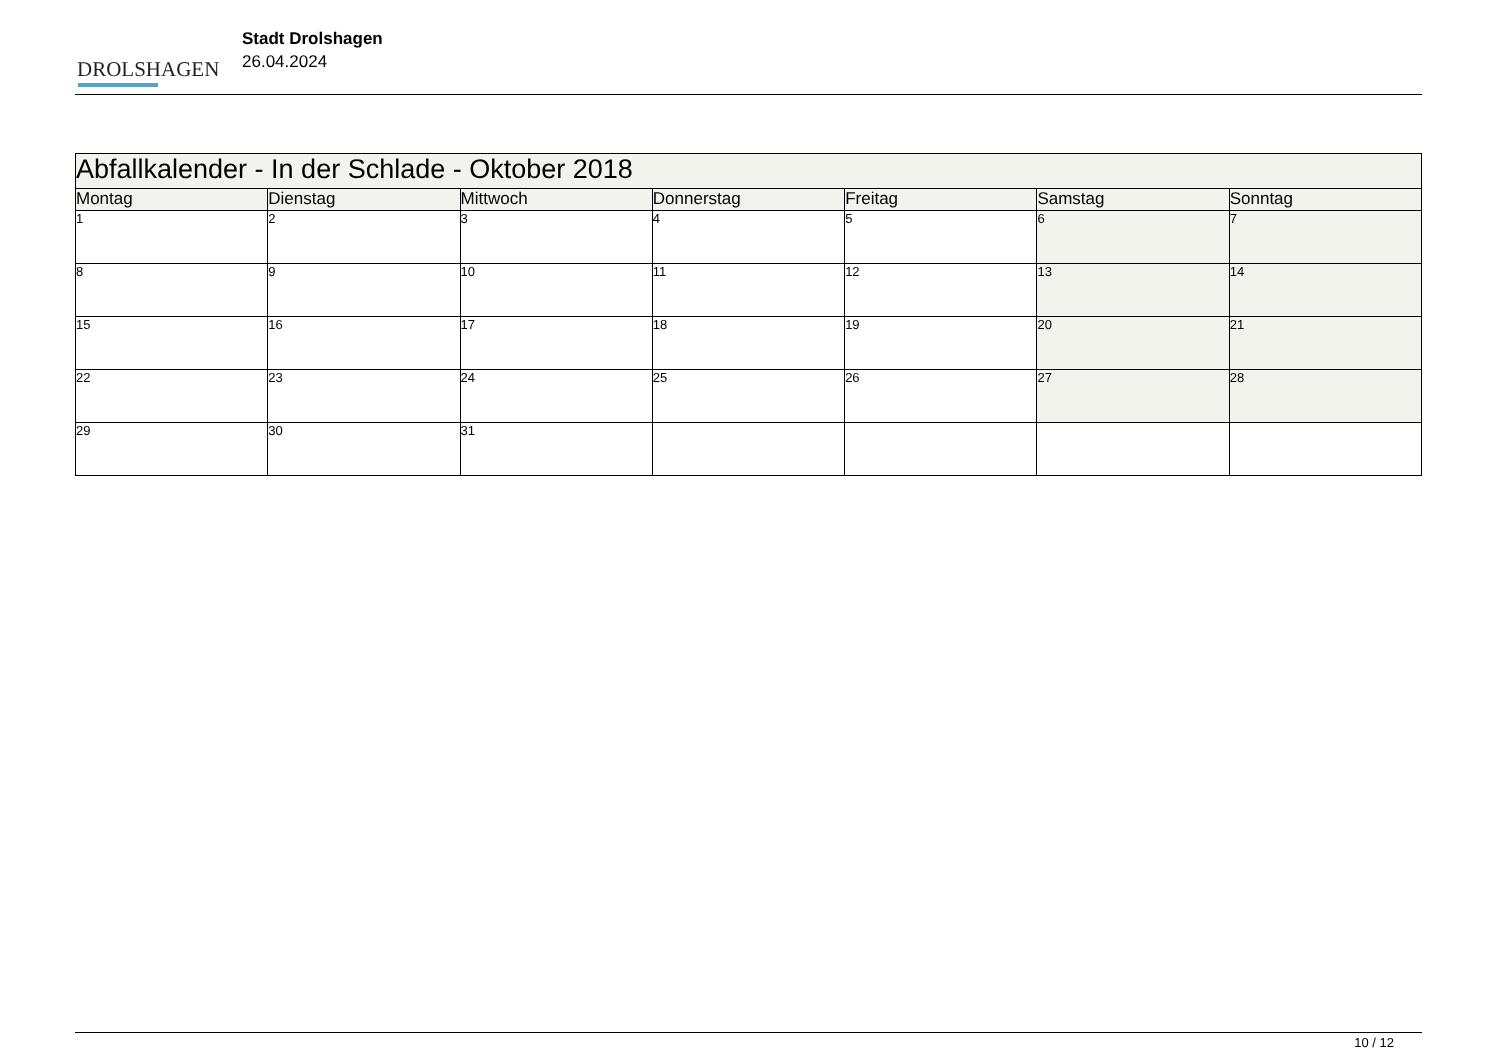DROLSHAGEN
Stadt Drolshagen
26.04.2024
| Abfallkalender - In der Schlade - Oktober 2018 | | | | | | |
| Montag | Dienstag | Mittwoch | Donnerstag | Freitag | Samstag | Sonntag |
| 1 | 2 | 3 | 4 | 5 | 6 | 7 |
| 8 | 9 | 10 | 11 | 12 | 13 | 14 |
| 15 | 16 | 17 | 18 | 19 | 20 | 21 |
| 22 | 23 | 24 | 25 | 26 | 27 | 28 |
| 29 | 30 | 31 | | | | |
10 / 12